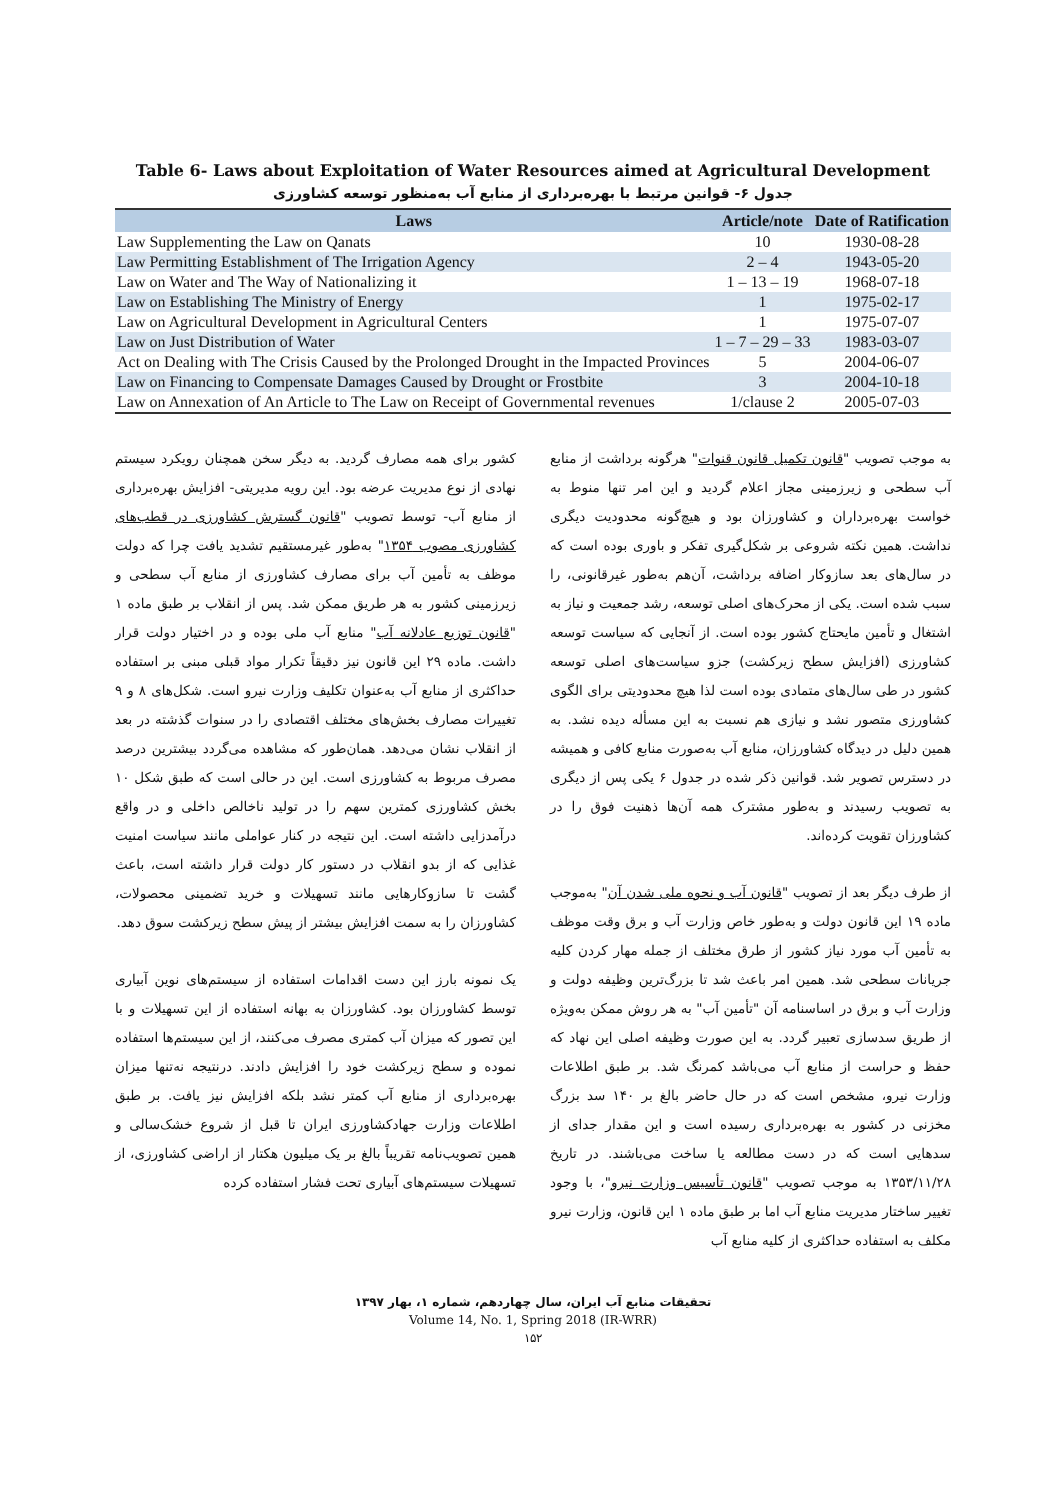Table 6- Laws about Exploitation of Water Resources aimed at Agricultural Development
جدول ۶- قوانین مرتبط با بهره‌برداری از منابع آب به‌منظور توسعه کشاورزی
| Laws | Article/note | Date of Ratification |
| --- | --- | --- |
| Law Supplementing the Law on Qanats | 10 | 1930-08-28 |
| Law Permitting Establishment of The Irrigation Agency | 2 – 4 | 1943-05-20 |
| Law on Water and The Way of Nationalizing it | 1 – 13 – 19 | 1968-07-18 |
| Law on Establishing The Ministry of Energy | 1 | 1975-02-17 |
| Law on Agricultural Development in Agricultural Centers | 1 | 1975-07-07 |
| Law on Just Distribution of Water | 1 – 7 – 29 – 33 | 1983-03-07 |
| Act on Dealing with The Crisis Caused by the Prolonged Drought in the Impacted Provinces | 5 | 2004-06-07 |
| Law on Financing to Compensate Damages Caused by Drought or Frostbite | 3 | 2004-10-18 |
| Law on Annexation of An Article to The Law on Receipt of Governmental revenues | 1/clause 2 | 2005-07-03 |
به موجب تصویب "قانون تکمیل قانون قنوات" هرگونه برداشت از منابع آب سطحی و زیرزمینی مجاز اعلام گردید و این امر تنها منوط به خواست بهره‌برداران و کشاورزان بود و هیچ‌گونه محدودیت دیگری نداشت. همین نکته شروعی بر شکل‌گیری تفکر و باوری بوده است که در سال‌های بعد سازوکار اضافه برداشت، آن‌هم به‌طور غیرقانونی، را سبب شده است. یکی از محرک‌های اصلی توسعه، رشد جمعیت و نیاز به اشتغال و تأمین مایحتاج کشور بوده است. از آنجایی که سیاست توسعه کشاورزی (افزایش سطح زیرکشت) جزو سیاست‌های اصلی توسعه کشور در طی سال‌های متمادی بوده است لذا هیچ محدودیتی برای الگوی کشاورزی متصور نشد و نیازی هم نسبت به این مسأله دیده نشد. به همین دلیل در دیدگاه کشاورزان، منابع آب به‌صورت منابع کافی و همیشه در دسترس تصویر شد. قوانین ذکر شده در جدول ۶ یکی پس از دیگری به تصویب رسیدند و به‌طور مشترک همه آن‌ها ذهنیت فوق را در کشاورزان تقویت کرده‌اند.
از طرف دیگر بعد از تصویب "قانون آب و نحوه ملی شدن آن" به‌موجب ماده ۱۹ این قانون دولت و به‌طور خاص وزارت آب و برق وقت موظف به تأمین آب مورد نیاز کشور از طرق مختلف از جمله مهار کردن کلیه جریانات سطحی شد. همین امر باعث شد تا بزرگ‌ترین وظیفه دولت و وزارت آب و برق در اساسنامه آن "تأمین آب" به هر روش ممکن به‌ویژه از طریق سدسازی تعبیر گردد. به این صورت وظیفه اصلی این نهاد که حفظ و حراست از منابع آب می‌باشد کمرنگ شد. بر طبق اطلاعات وزارت نیرو، مشخص است که در حال حاضر بالغ بر ۱۴۰ سد بزرگ مخزنی در کشور به بهره‌برداری رسیده است و این مقدار جدای از سدهایی است که در دست مطالعه یا ساخت می‌باشند. در تاریخ ۱۳۵۳/۱۱/۲۸ به موجب تصویب "قانون تأسیس وزارت نیرو"، با وجود تغییر ساختار مدیریت منابع آب اما بر طبق ماده ۱ این قانون، وزارت نیرو مکلف به استفاده حداکثری از کلیه منابع آب
کشور برای همه مصارف گردید. به دیگر سخن همچنان رویکرد سیستم نهادی از نوع مدیریت عرضه بود. این رویه مدیریتی- افزایش بهره‌برداری از منابع آب- توسط تصویب "قانون گسترش کشاورزی در قطب‌های کشاورزی مصوب ۱۳۵۴" به‌طور غیرمستقیم تشدید یافت چرا که دولت موظف به تأمین آب برای مصارف کشاورزی از منابع آب سطحی و زیرزمینی کشور به هر طریق ممکن شد. پس از انقلاب بر طبق ماده ۱ "قانون توزیع عادلانه آب" منابع آب ملی بوده و در اختیار دولت قرار داشت. ماده ۲۹ این قانون نیز دقیقاً تکرار مواد قبلی مبنی بر استفاده حداکثری از منابع آب به‌عنوان تکلیف وزارت نیرو است. شکل‌های ۸ و ۹ تغییرات مصارف بخش‌های مختلف اقتصادی را در سنوات گذشته در بعد از انقلاب نشان می‌دهد. همان‌طور که مشاهده می‌گردد بیشترین درصد مصرف مربوط به کشاورزی است. این در حالی است که طبق شکل ۱۰ بخش کشاورزی کمترین سهم را در تولید ناخالص داخلی و در واقع درآمدزایی داشته است. این نتیجه در کنار عواملی مانند سیاست امنیت غذایی که از بدو انقلاب در دستور کار دولت قرار داشته است، باعث گشت تا سازوکارهایی مانند تسهیلات و خرید تضمینی محصولات، کشاورزان را به سمت افزایش بیشتر از پیش سطح زیرکشت سوق دهد.
یک نمونه بارز این دست اقدامات استفاده از سیستم‌های نوین آبیاری توسط کشاورزان بود. کشاورزان به بهانه استفاده از این تسهیلات و با این تصور که میزان آب کمتری مصرف می‌کنند، از این سیستم‌ها استفاده نموده و سطح زیرکشت خود را افزایش دادند. درنتیجه نه‌تنها میزان بهره‌برداری از منابع آب کمتر نشد بلکه افزایش نیز یافت. بر طبق اطلاعات وزارت جهادکشاورزی ایران تا قبل از شروع خشک‌سالی و همین تصویب‌نامه تقریباً بالغ بر یک میلیون هکتار از اراضی کشاورزی، از تسهیلات سیستم‌های آبیاری تحت فشار استفاده کرده
تحقیقات منابع آب ایران، سال چهاردهم، شماره ۱، بهار ۱۳۹۷
Volume 14, No. 1, Spring 2018 (IR-WRR)
۱۵۲